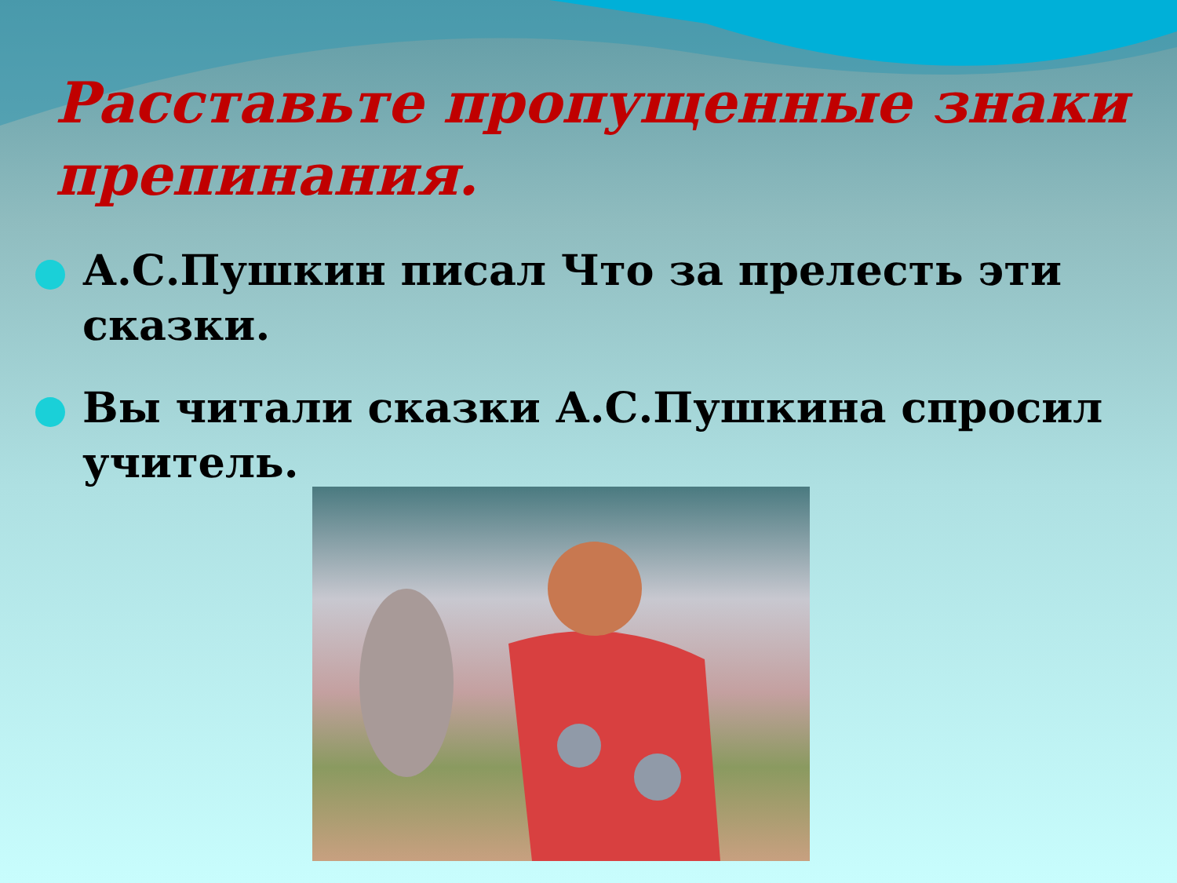Расставьте пропущенные знаки
препинания.
А.С.Пушкин писал Что за прелесть эти сказки.
Вы читали сказки А.С.Пушкина спросил учитель.